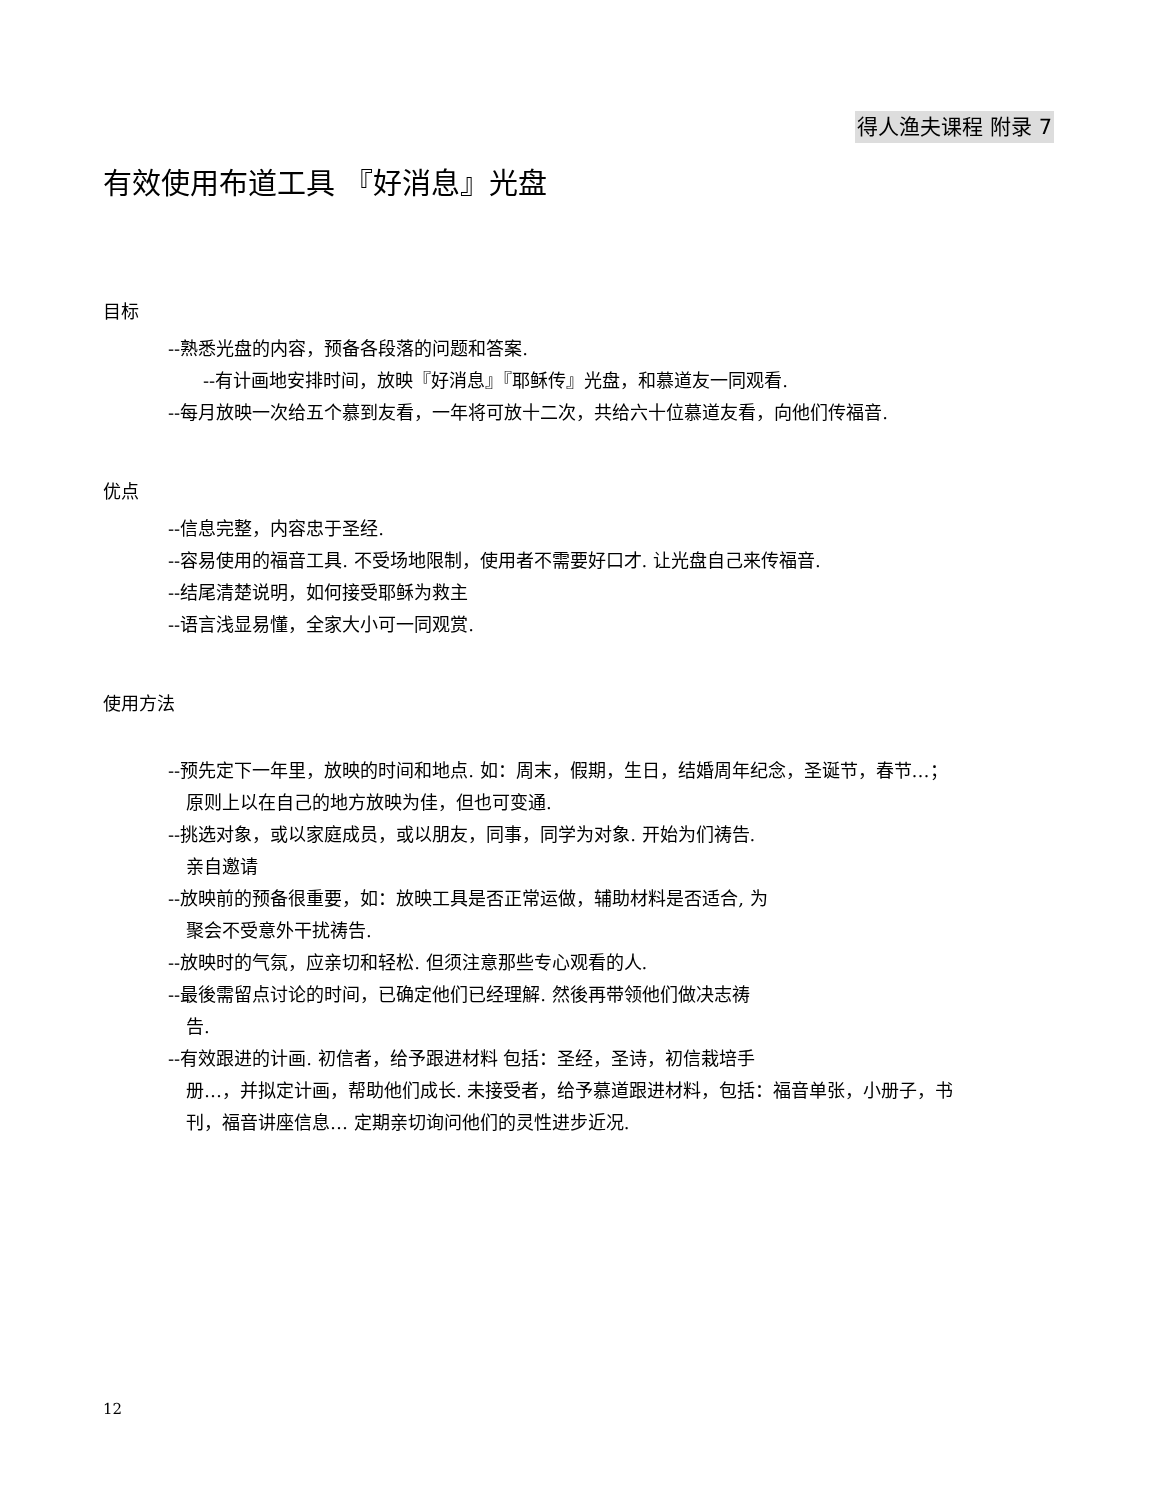得人渔夫课程 附录 7
有效使用布道工具 『好消息』光盘
目标
--熟悉光盘的内容，预备各段落的问题和答案.
--有计画地安排时间，放映『好消息』『耶稣传』光盘，和慕道友一同观看.
--每月放映一次给五个慕到友看，一年将可放十二次，共给六十位慕道友看，向他们传福音.
优点
--信息完整，内容忠于圣经.
--容易使用的福音工具. 不受场地限制，使用者不需要好口才. 让光盘自己来传福音.
--结尾清楚说明，如何接受耶稣为救主
--语言浅显易懂，全家大小可一同观赏.
使用方法
--预先定下一年里，放映的时间和地点. 如：周末，假期，生日，结婚周年纪念，圣诞节，春节…；
原则上以在自己的地方放映为佳，但也可变通.
--挑选对象，或以家庭成员，或以朋友，同事，同学为对象. 开始为们祷告.
亲自邀请
--放映前的预备很重要，如：放映工具是否正常运做，辅助材料是否适合, 为
聚会不受意外干扰祷告.
--放映时的气氛，应亲切和轻松. 但须注意那些专心观看的人.
--最後需留点讨论的时间，已确定他们已经理解. 然後再带领他们做决志祷
告.
--有效跟进的计画. 初信者，给予跟进材料 包括：圣经，圣诗，初信栽培手
册…，并拟定计画，帮助他们成长. 未接受者，给予慕道跟进材料，包括：福音单张，小册子，书
刊，福音讲座信息… 定期亲切询问他们的灵性进步近况.
12